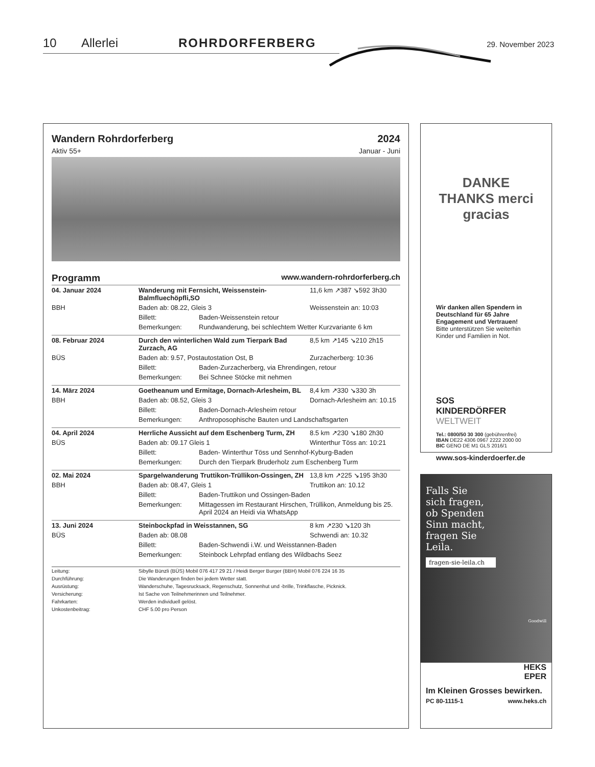10 Allerlei ROHRDORFERBERG 29. November 2023
Wandern Rohrdorferberg 2024
Aktiv 55+ Januar - Juni
Programm www.wandern-rohrdorferberg.ch
| 04. Januar 2024 | Wanderung mit Fernsicht, Weissenstein-Balmfluechöpfli,SO | | 11,6 km ↗387 ↘592 3h30 |
| BBH | Baden ab: 08.22, Gleis 3 | | Weissenstein an: 10:03 |
| | Billett: | Baden-Weissenstein retour | |
| | Bemerkungen: | Rundwanderung, bei schlechtem Wetter Kurzvariante 6 km | |
| 08. Februar 2024 | Durch den winterlichen Wald zum Tierpark Bad Zurzach, AG | | 8,5 km ↗145 ↘210 2h15 |
| BÜS | Baden ab: 9.57, Postautostation Ost, B | | Zurzacherberg: 10:36 |
| | Billett: | Baden-Zurzacherberg, via Ehrendingen, retour | |
| | Bemerkungen: | Bei Schnee Stöcke mit nehmen | |
| 14. März 2024 | Goetheanum und Ermitage, Dornach-Arlesheim, BL | | 8,4 km ↗330 ↘330 3h |
| BBH | Baden ab: 08.52, Gleis 3 | | Dornach-Arlesheim an: 10.15 |
| | Billett: | Baden-Dornach-Arlesheim retour | |
| | Bemerkungen: | Anthroposophische Bauten und Landschaftsgarten | |
| 04. April 2024 | Herrliche Aussicht auf dem Eschenberg Turm, ZH | | 8.5 km ↗230 ↘180 2h30 |
| BÜS | Baden ab: 09.17 Gleis 1 | | Winterthur Töss an: 10:21 |
| | Billett: | Baden- Winterthur Töss und Sennhof-Kyburg-Baden | |
| | Bemerkungen: | Durch den Tierpark Bruderholz zum Eschenberg Turm | |
| 02. Mai 2024 | Spargelwanderung Truttikon-Trüllikon-Ossingen, ZH | | 13,8 km ↗225 ↘195 3h30 |
| BBH | Baden ab: 08.47, Gleis 1 | | Truttikon an: 10.12 |
| | Billett: | Baden-Truttikon und Ossingen-Baden | |
| | Bemerkungen: | Mittagessen im Restaurant Hirschen, Trüllikon, Anmeldung bis 25. April 2024 an Heidi via WhatsApp | |
| 13. Juni 2024 | Steinbockpfad in Weisstannen, SG | | 8 km ↗230 ↘120 3h |
| BÜS | Baden ab: 08.08 | | Schwendi an: 10.32 |
| | Billett: | Baden-Schwendi i.W. und Weisstannen-Baden | |
| | Bemerkungen: | Steinbock Lehrpfad entlang des Wildbachs Seez | |
| Leitung: | Sibylle Bünzli (BÜS) Mobil 076 417 29 21 / Heidi Berger Burger (BBH) Mobil 076 224 16 35 |
| Durchführung: | Die Wanderungen finden bei jedem Wetter statt. |
| Ausrüstung: | Wanderschuhe, Tagesrucksack, Regenschutz, Sonnenhut und -brille, Trinkflasche, Picknick. |
| Versicherung: | Ist Sache von Teilnehmerinnen und Teilnehmer. |
| Fahrkarten: | Werden individuell gelöst. |
| Unkostenbeitrag: | CHF 5.00 pro Person |
DANKE THANKS merci gracias
Wir danken allen Spendern in Deutschland für 65 Jahre Engagement und Vertrauen!
Bitte unterstützen Sie weiterhin Kinder und Familien in Not.
SOS
KINDERDÖRFER
WELTWEIT
Tel.: 0800/50 30 300 (gebührenfrei)
IBAN DE22 4306 0967 2222 2000 00
BIC GENO DE M1 GLS 2016/1
www.sos-kinderdoerfer.de
Falls Sie
sich fragen,
ob Spenden
Sinn macht,
fragen Sie
Leila.
fragen-sie-leila.ch
Goodwill
HEKS
EPER
Im Kleinen Grosses bewirken.
PC 80-1115-1 www.heks.ch